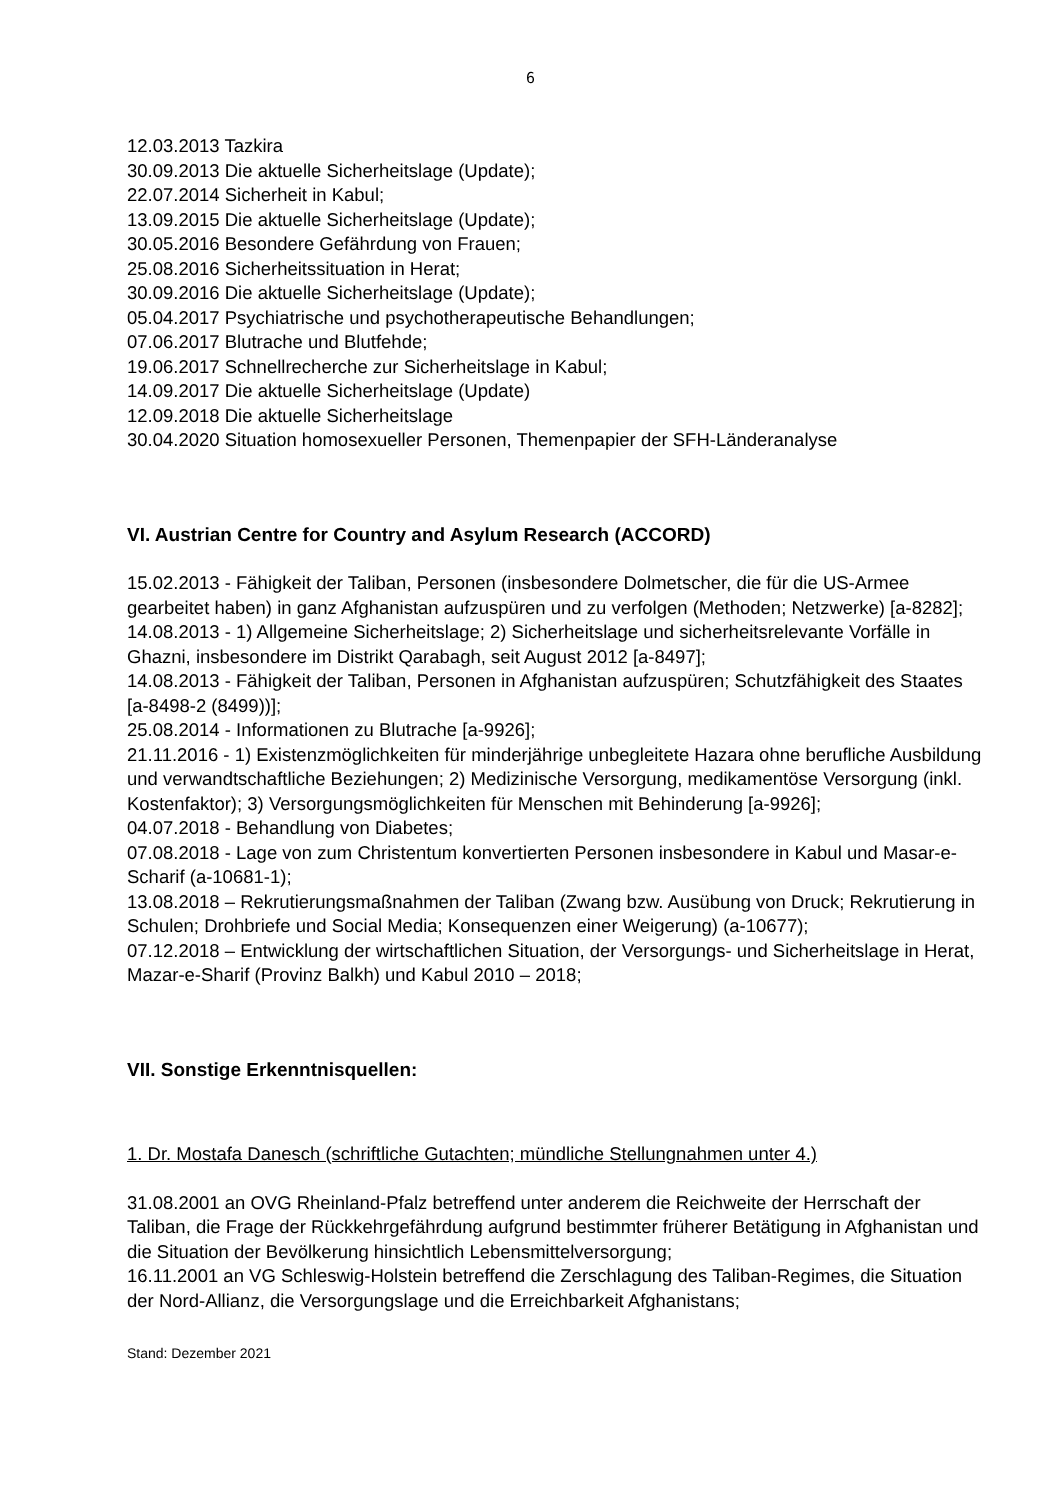6
12.03.2013 Tazkira
30.09.2013 Die aktuelle Sicherheitslage (Update);
22.07.2014 Sicherheit in Kabul;
13.09.2015 Die aktuelle Sicherheitslage (Update);
30.05.2016 Besondere Gefährdung von Frauen;
25.08.2016 Sicherheitssituation in Herat;
30.09.2016 Die aktuelle Sicherheitslage (Update);
05.04.2017 Psychiatrische und psychotherapeutische Behandlungen;
07.06.2017 Blutrache und Blutfehde;
19.06.2017 Schnellrecherche zur Sicherheitslage in Kabul;
14.09.2017 Die aktuelle Sicherheitslage (Update)
12.09.2018 Die aktuelle Sicherheitslage
30.04.2020 Situation homosexueller Personen, Themenpapier der SFH-Länderanalyse
VI. Austrian Centre for Country and Asylum Research (ACCORD)
15.02.2013 - Fähigkeit der Taliban, Personen (insbesondere Dolmetscher, die für die US-Armee gearbeitet haben) in ganz Afghanistan aufzuspüren und zu verfolgen (Methoden; Netzwerke) [a-8282];
14.08.2013 - 1) Allgemeine Sicherheitslage; 2) Sicherheitslage und sicherheitsrelevante Vorfälle in Ghazni, insbesondere im Distrikt Qarabagh, seit August 2012 [a-8497];
14.08.2013 - Fähigkeit der Taliban, Personen in Afghanistan aufzuspüren; Schutzfähigkeit des Staates [a-8498-2 (8499))];
25.08.2014 - Informationen zu Blutrache [a-9926];
21.11.2016 - 1) Existenzmöglichkeiten für minderjährige unbegleitete Hazara ohne berufliche Ausbildung und verwandtschaftliche Beziehungen; 2) Medizinische Versorgung, medikamentöse Versorgung (inkl. Kostenfaktor); 3) Versorgungsmöglichkeiten für Menschen mit Behinderung [a-9926];
04.07.2018 - Behandlung von Diabetes;
07.08.2018 - Lage von zum Christentum konvertierten Personen insbesondere in Kabul und Masar-e-Scharif (a-10681-1);
13.08.2018 – Rekrutierungsmaßnahmen der Taliban (Zwang bzw. Ausübung von Druck; Rekrutierung in Schulen; Drohbriefe und Social Media; Konsequenzen einer Weigerung) (a-10677);
07.12.2018 – Entwicklung der wirtschaftlichen Situation, der Versorgungs- und Sicherheitslage in Herat, Mazar-e-Sharif (Provinz Balkh) und Kabul 2010 – 2018;
VII. Sonstige Erkenntnisquellen:
1. Dr. Mostafa Danesch (schriftliche Gutachten; mündliche Stellungnahmen unter 4.)
31.08.2001 an OVG Rheinland-Pfalz betreffend unter anderem die Reichweite der Herrschaft der Taliban, die Frage der Rückkehrgefährdung aufgrund bestimmter früherer Betätigung in Afghanistan und die Situation der Bevölkerung hinsichtlich Lebensmittelversorgung;
16.11.2001 an VG Schleswig-Holstein betreffend die Zerschlagung des Taliban-Regimes, die Situation der Nord-Allianz, die Versorgungslage und die Erreichbarkeit Afghanistans;
Stand: Dezember 2021